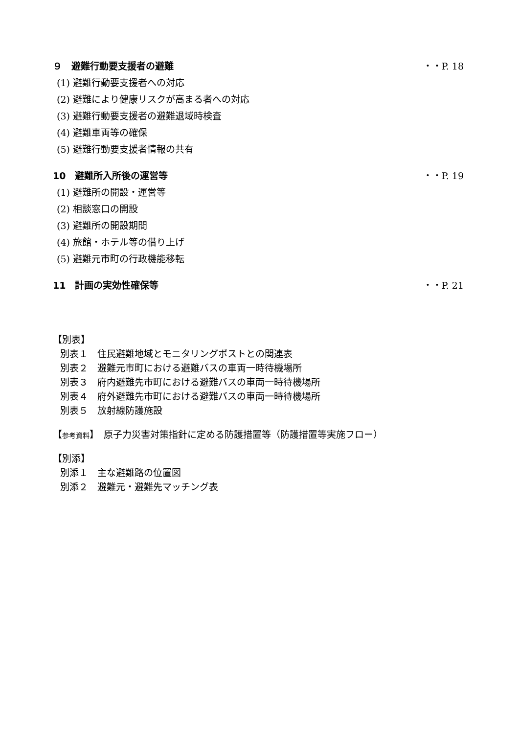９　避難行動要支援者の避難 ・・P. 18
(1) 避難行動要支援者への対応
(2) 避難により健康リスクが高まる者への対応
(3) 避難行動要支援者の避難退域時検査
(4) 避難車両等の確保
(5) 避難行動要支援者情報の共有
10　避難所入所後の運営等 ・・P. 19
(1) 避難所の開設・運営等
(2) 相談窓口の開設
(3) 避難所の開設期間
(4) 旅館・ホテル等の借り上げ
(5) 避難元市町の行政機能移転
11　計画の実効性確保等 ・・P. 21
【別表】
別表１　住民避難地域とモニタリングポストとの関連表
別表２　避難元市町における避難バスの車両一時待機場所
別表３　府内避難先市町における避難バスの車両一時待機場所
別表４　府外避難先市町における避難バスの車両一時待機場所
別表５　放射線防護施設
【参考資料】　原子力災害対策指針に定める防護措置等（防護措置等実施フロー）
【別添】
別添１　主な避難路の位置図
別添２　避難元・避難先マッチング表